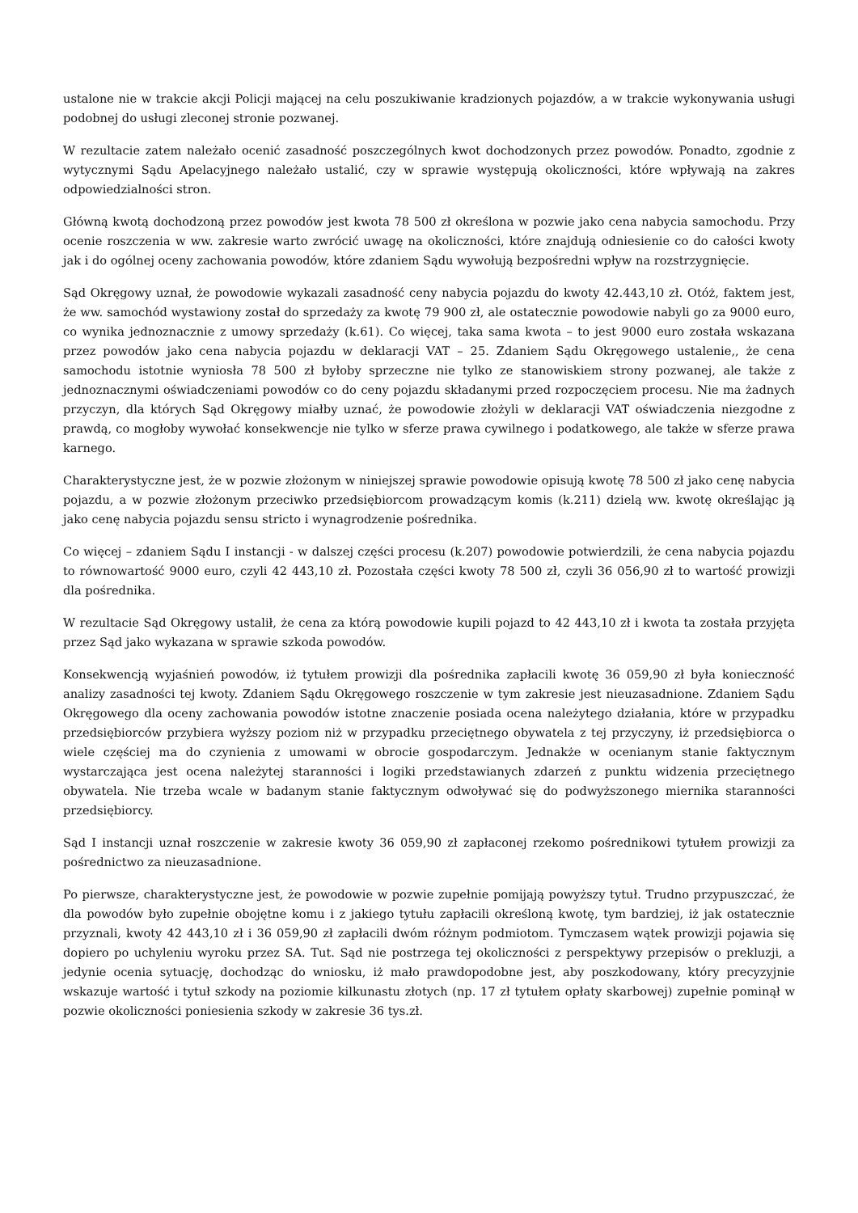ustalone nie w trakcie akcji Policji mającej na celu poszukiwanie kradzionych pojazdów, a w trakcie wykonywania usługi podobnej do usługi zleconej stronie pozwanej.
W rezultacie zatem należało ocenić zasadność poszczególnych kwot dochodzonych przez powodów. Ponadto, zgodnie z wytycznymi Sądu Apelacyjnego należało ustalić, czy w sprawie występują okoliczności, które wpływają na zakres odpowiedzialności stron.
Główną kwotą dochodzoną przez powodów jest kwota 78 500 zł określona w pozwie jako cena nabycia samochodu. Przy ocenie roszczenia w ww. zakresie warto zwrócić uwagę na okoliczności, które znajdują odniesienie co do całości kwoty jak i do ogólnej oceny zachowania powodów, które zdaniem Sądu wywołują bezpośredni wpływ na rozstrzygnięcie.
Sąd Okręgowy uznał, że powodowie wykazali zasadność ceny nabycia pojazdu do kwoty 42.443,10 zł. Otóż, faktem jest, że ww. samochód wystawiony został do sprzedaży za kwotę 79 900 zł, ale ostatecznie powodowie nabyli go za 9000 euro, co wynika jednoznacznie z umowy sprzedaży (k.61). Co więcej, taka sama kwota – to jest 9000 euro została wskazana przez powodów jako cena nabycia pojazdu w deklaracji VAT – 25. Zdaniem Sądu Okręgowego ustalenie,, że cena samochodu istotnie wyniosła 78 500 zł byłoby sprzeczne nie tylko ze stanowiskiem strony pozwanej, ale także z jednoznacznymi oświadczeniami powodów co do ceny pojazdu składanymi przed rozpoczęciem procesu. Nie ma żadnych przyczyn, dla których Sąd Okręgowy miałby uznać, że powodowie złożyli w deklaracji VAT oświadczenia niezgodne z prawdą, co mogłoby wywołać konsekwencje nie tylko w sferze prawa cywilnego i podatkowego, ale także w sferze prawa karnego.
Charakterystyczne jest, że w pozwie złożonym w niniejszej sprawie powodowie opisują kwotę 78 500 zł jako cenę nabycia pojazdu, a w pozwie złożonym przeciwko przedsiębiorcom prowadzącym komis (k.211) dzielą ww. kwotę określając ją jako cenę nabycia pojazdu sensu stricto i wynagrodzenie pośrednika.
Co więcej – zdaniem Sądu I instancji - w dalszej części procesu (k.207) powodowie potwierdzili, że cena nabycia pojazdu to równowartość 9000 euro, czyli 42 443,10 zł. Pozostała części kwoty 78 500 zł, czyli 36 056,90 zł to wartość prowizji dla pośrednika.
W rezultacie Sąd Okręgowy ustalił, że cena za którą powodowie kupili pojazd to 42 443,10 zł i kwota ta została przyjęta przez Sąd jako wykazana w sprawie szkoda powodów.
Konsekwencją wyjaśnień powodów, iż tytułem prowizji dla pośrednika zapłacili kwotę 36 059,90 zł była konieczność analizy zasadności tej kwoty. Zdaniem Sądu Okręgowego roszczenie w tym zakresie jest nieuzasadnione. Zdaniem Sądu Okręgowego dla oceny zachowania powodów istotne znaczenie posiada ocena należytego działania, które w przypadku przedsiębiorców przybiera wyższy poziom niż w przypadku przeciętnego obywatela z tej przyczyny, iż przedsiębiorca o wiele częściej ma do czynienia z umowami w obrocie gospodarczym. Jednakże w ocenianym stanie faktycznym wystarczająca jest ocena należytej staranności i logiki przedstawianych zdarzeń z punktu widzenia przeciętnego obywatela. Nie trzeba wcale w badanym stanie faktycznym odwoływać się do podwyższonego miernika staranności przedsiębiorcy.
Sąd I instancji uznał roszczenie w zakresie kwoty 36 059,90 zł zapłaconej rzekomo pośrednikowi tytułem prowizji za pośrednictwo za nieuzasadnione.
Po pierwsze, charakterystyczne jest, że powodowie w pozwie zupełnie pomijają powyższy tytuł. Trudno przypuszczać, że dla powodów było zupełnie obojętne komu i z jakiego tytułu zapłacili określoną kwotę, tym bardziej, iż jak ostatecznie przyznali, kwoty 42 443,10 zł i 36 059,90 zł zapłacili dwóm różnym podmiotom. Tymczasem wątek prowizji pojawia się dopiero po uchyleniu wyroku przez SA. Tut. Sąd nie postrzega tej okoliczności z perspektywy przepisów o prekluzji, a jedynie ocenia sytuację, dochodząc do wniosku, iż mało prawdopodobne jest, aby poszkodowany, który precyzyjnie wskazuje wartość i tytuł szkody na poziomie kilkunastu złotych (np. 17 zł tytułem opłaty skarbowej) zupełnie pominął w pozwie okoliczności poniesienia szkody w zakresie 36 tys.zł.